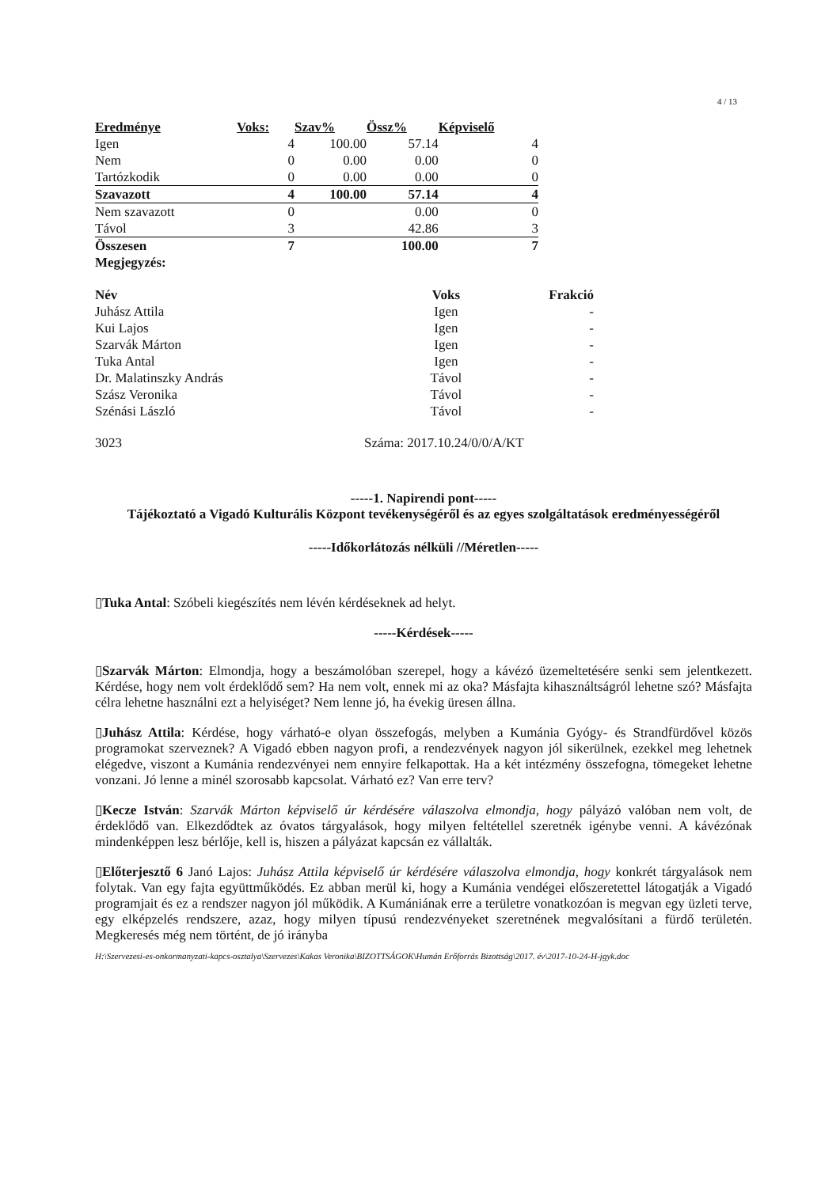4 / 13
| Eredménye | Voks: | Szav% | Össz% | Képviselő |
| --- | --- | --- | --- | --- |
| Igen | 4 | 100.00 | 57.14 | 4 |
| Nem | 0 | 0.00 | 0.00 | 0 |
| Tartózkodik | 0 | 0.00 | 0.00 | 0 |
| Szavazott | 4 | 100.00 | 57.14 | 4 |
| Nem szavazott | 0 | | 0.00 | 0 |
| Távol | 3 | | 42.86 | 3 |
| Összesen | 7 | | 100.00 | 7 |
| Megjegyzés: | | | | |
| Név | Voks | Frakció |
| --- | --- | --- |
| Juhász Attila | Igen | - |
| Kui Lajos | Igen | - |
| Szarvák Márton | Igen | - |
| Tuka Antal | Igen | - |
| Dr. Malatinszky András | Távol | - |
| Szász Veronika | Távol | - |
| Szénási László | Távol | - |
3023 Száma: 2017.10.24/0/0/A/KT
-----1. Napirendi pont-----
Tájékoztató a Vigadó Kulturális Központ tevékenységéről és az egyes szolgáltatások eredményességéről
-----Időkorlátozás nélküli //Méretlen-----
▯Tuka Antal: Szóbeli kiegészítés nem lévén kérdéseknek ad helyt.
-----Kérdések-----
▯Szarvák Márton: Elmondja, hogy a beszámolóban szerepel, hogy a kávézó üzemeltetésére senki sem jelentkezett. Kérdése, hogy nem volt érdeklődő sem? Ha nem volt, ennek mi az oka? Másfajta kihasználtságról lehetne szó? Másfajta célra lehetne használni ezt a helyiséget? Nem lenne jó, ha évekig üresen állna.
▯Juhász Attila: Kérdése, hogy várható-e olyan összefogás, melyben a Kumánia Gyógy- és Strandfürdővel közös programokat szerveznek? A Vigadó ebben nagyon profi, a rendezvények nagyon jól sikerülnek, ezekkel meg lehetnek elégedve, viszont a Kumánia rendezvényei nem ennyire felkapottak. Ha a két intézmény összefogna, tömegeket lehetne vonzani. Jó lenne a minél szorosabb kapcsolat. Várható ez? Van erre terv?
▯Kecze István: Szarvák Márton képviselő úr kérdésére válaszolva elmondja, hogy pályázó valóban nem volt, de érdeklődő van. Elkezdődtek az óvatos tárgyalások, hogy milyen feltétellel szeretnék igénybe venni. A kávézónak mindenképpen lesz bérlője, kell is, hiszen a pályázat kapcsán ez vállalták.
▯Előterjesztő 6 Janó Lajos: Juhász Attila képviselő úr kérdésére válaszolva elmondja, hogy konkrét tárgyalások nem folytak. Van egy fajta együttműködés. Ez abban merül ki, hogy a Kumánia vendégei előszeretettel látogatják a Vigadó programjait és ez a rendszer nagyon jól működik. A Kumániának erre a területre vonatkozóan is megvan egy üzleti terve, egy elképzelés rendszere, azaz, hogy milyen típusú rendezvényeket szeretnének megvalósítani a fürdő területén. Megkeresés még nem történt, de jó irányba
H:\Szervezesi-es-onkormanyzati-kapcs-osztalya\Szervezes\Kakas Veronika\BIZOTTSÁGOK\Humán Erőforrás Bizottság\2017. év\2017-10-24-H-jgyk.doc